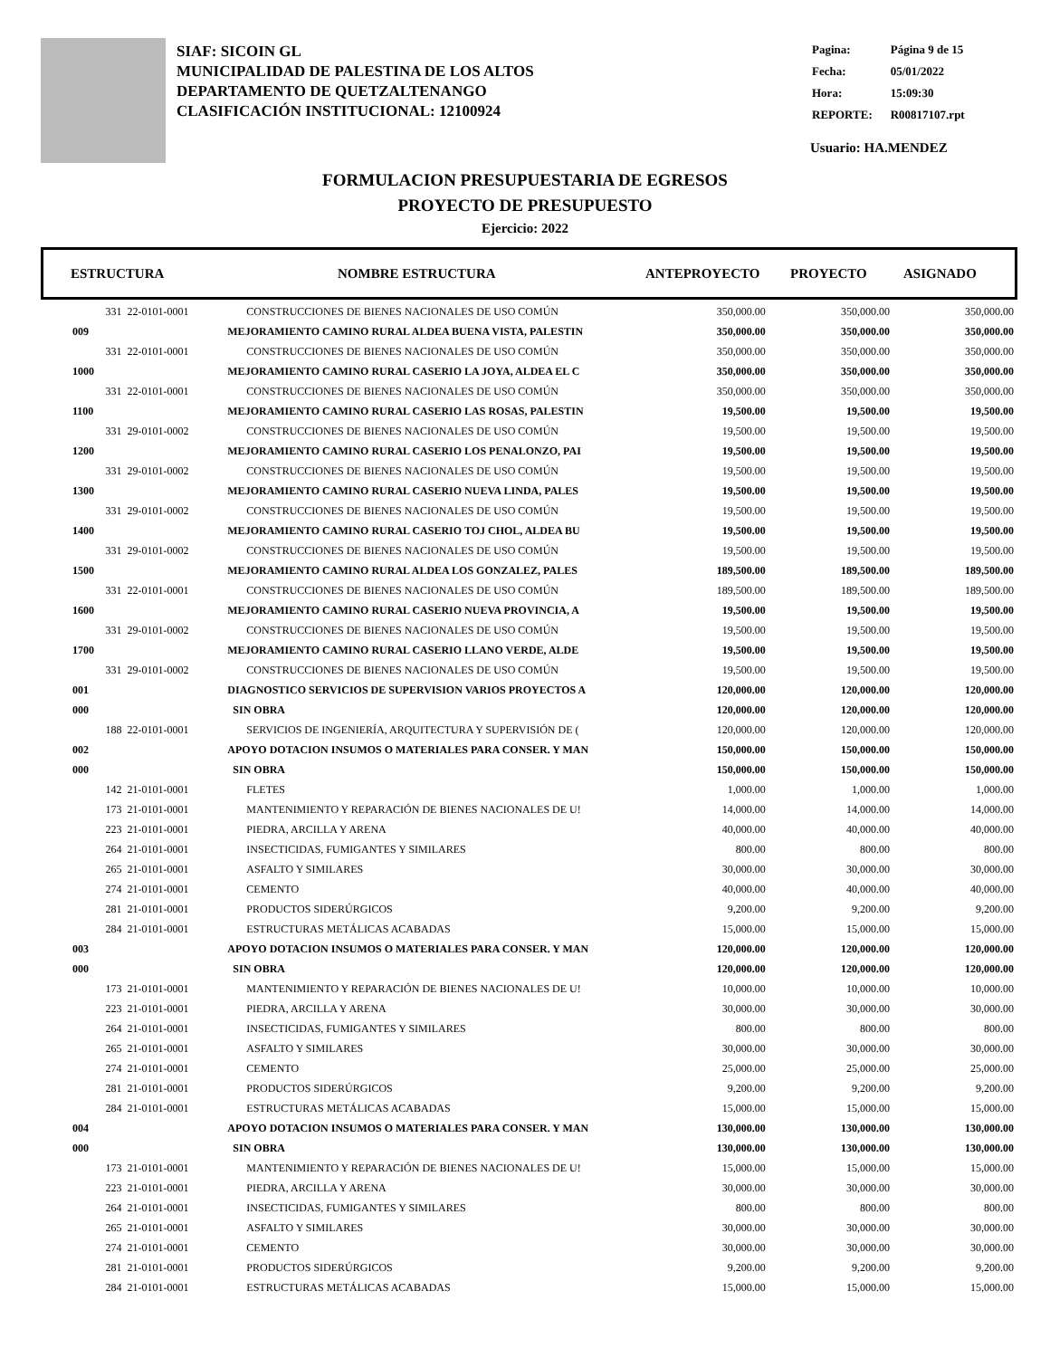SIAF: SICOIN GL
MUNICIPALIDAD DE PALESTINA DE LOS ALTOS
DEPARTAMENTO DE QUETZALTENANGO
CLASIFICACIÓN INSTITUCIONAL: 12100924
| Pagina: | Página 9 de 15 |
| Fecha: | 05/01/2022 |
| Hora: | 15:09:30 |
| REPORTE: | R00817107.rpt |
Usuario: HA.MENDEZ
FORMULACION PRESUPUESTARIA DE EGRESOS
PROYECTO DE PRESUPUESTO
Ejercicio: 2022
ESTRUCTURA NOMBRE ESTRUCTURA ANTEPROYECTO PROYECTO ASIGNADO
| 331 | 22-0101-0001 | CONSTRUCCIONES DE BIENES NACIONALES DE USO COMÚN | 350,000.00 | 350,000.00 | 350,000.00 |
| 009 | | MEJORAMIENTO CAMINO RURAL ALDEA BUENA VISTA, PALESTIN | 350,000.00 | 350,000.00 | 350,000.00 |
| 331 | 22-0101-0001 | CONSTRUCCIONES DE BIENES NACIONALES DE USO COMÚN | 350,000.00 | 350,000.00 | 350,000.00 |
| 1000 | | MEJORAMIENTO CAMINO RURAL CASERIO LA JOYA, ALDEA EL C | 350,000.00 | 350,000.00 | 350,000.00 |
| 331 | 22-0101-0001 | CONSTRUCCIONES DE BIENES NACIONALES DE USO COMÚN | 350,000.00 | 350,000.00 | 350,000.00 |
| 1100 | | MEJORAMIENTO CAMINO RURAL CASERIO LAS ROSAS, PALESTIN | 19,500.00 | 19,500.00 | 19,500.00 |
| 331 | 29-0101-0002 | CONSTRUCCIONES DE BIENES NACIONALES DE USO COMÚN | 19,500.00 | 19,500.00 | 19,500.00 |
| 1200 | | MEJORAMIENTO CAMINO RURAL CASERIO LOS PENALONZO, PAI | 19,500.00 | 19,500.00 | 19,500.00 |
| 331 | 29-0101-0002 | CONSTRUCCIONES DE BIENES NACIONALES DE USO COMÚN | 19,500.00 | 19,500.00 | 19,500.00 |
| 1300 | | MEJORAMIENTO CAMINO RURAL CASERIO NUEVA LINDA, PALES | 19,500.00 | 19,500.00 | 19,500.00 |
| 331 | 29-0101-0002 | CONSTRUCCIONES DE BIENES NACIONALES DE USO COMÚN | 19,500.00 | 19,500.00 | 19,500.00 |
| 1400 | | MEJORAMIENTO CAMINO RURAL CASERIO TOJ CHOL, ALDEA BU | 19,500.00 | 19,500.00 | 19,500.00 |
| 331 | 29-0101-0002 | CONSTRUCCIONES DE BIENES NACIONALES DE USO COMÚN | 19,500.00 | 19,500.00 | 19,500.00 |
| 1500 | | MEJORAMIENTO CAMINO RURAL ALDEA LOS GONZALEZ, PALES | 189,500.00 | 189,500.00 | 189,500.00 |
| 331 | 22-0101-0001 | CONSTRUCCIONES DE BIENES NACIONALES DE USO COMÚN | 189,500.00 | 189,500.00 | 189,500.00 |
| 1600 | | MEJORAMIENTO CAMINO RURAL CASERIO NUEVA PROVINCIA, A | 19,500.00 | 19,500.00 | 19,500.00 |
| 331 | 29-0101-0002 | CONSTRUCCIONES DE BIENES NACIONALES DE USO COMÚN | 19,500.00 | 19,500.00 | 19,500.00 |
| 1700 | | MEJORAMIENTO CAMINO RURAL CASERIO LLANO VERDE, ALDE | 19,500.00 | 19,500.00 | 19,500.00 |
| 331 | 29-0101-0002 | CONSTRUCCIONES DE BIENES NACIONALES DE USO COMÚN | 19,500.00 | 19,500.00 | 19,500.00 |
| 001 | | DIAGNOSTICO SERVICIOS DE SUPERVISION VARIOS PROYECTOS A | 120,000.00 | 120,000.00 | 120,000.00 |
| 000 | | SIN OBRA | 120,000.00 | 120,000.00 | 120,000.00 |
| 188 | 22-0101-0001 | SERVICIOS DE INGENIERÍA, ARQUITECTURA Y SUPERVISIÓN DE ( | 120,000.00 | 120,000.00 | 120,000.00 |
| 002 | | APOYO DOTACION INSUMOS O MATERIALES PARA CONSER. Y MAN | 150,000.00 | 150,000.00 | 150,000.00 |
| 000 | | SIN OBRA | 150,000.00 | 150,000.00 | 150,000.00 |
| 142 | 21-0101-0001 | FLETES | 1,000.00 | 1,000.00 | 1,000.00 |
| 173 | 21-0101-0001 | MANTENIMIENTO Y REPARACIÓN DE BIENES NACIONALES DE U! | 14,000.00 | 14,000.00 | 14,000.00 |
| 223 | 21-0101-0001 | PIEDRA, ARCILLA Y ARENA | 40,000.00 | 40,000.00 | 40,000.00 |
| 264 | 21-0101-0001 | INSECTICIDAS, FUMIGANTES Y SIMILARES | 800.00 | 800.00 | 800.00 |
| 265 | 21-0101-0001 | ASFALTO Y SIMILARES | 30,000.00 | 30,000.00 | 30,000.00 |
| 274 | 21-0101-0001 | CEMENTO | 40,000.00 | 40,000.00 | 40,000.00 |
| 281 | 21-0101-0001 | PRODUCTOS SIDERÚRGICOS | 9,200.00 | 9,200.00 | 9,200.00 |
| 284 | 21-0101-0001 | ESTRUCTURAS METÁLICAS ACABADAS | 15,000.00 | 15,000.00 | 15,000.00 |
| 003 | | APOYO DOTACION INSUMOS O MATERIALES PARA CONSER. Y MAN | 120,000.00 | 120,000.00 | 120,000.00 |
| 000 | | SIN OBRA | 120,000.00 | 120,000.00 | 120,000.00 |
| 173 | 21-0101-0001 | MANTENIMIENTO Y REPARACIÓN DE BIENES NACIONALES DE U! | 10,000.00 | 10,000.00 | 10,000.00 |
| 223 | 21-0101-0001 | PIEDRA, ARCILLA Y ARENA | 30,000.00 | 30,000.00 | 30,000.00 |
| 264 | 21-0101-0001 | INSECTICIDAS, FUMIGANTES Y SIMILARES | 800.00 | 800.00 | 800.00 |
| 265 | 21-0101-0001 | ASFALTO Y SIMILARES | 30,000.00 | 30,000.00 | 30,000.00 |
| 274 | 21-0101-0001 | CEMENTO | 25,000.00 | 25,000.00 | 25,000.00 |
| 281 | 21-0101-0001 | PRODUCTOS SIDERÚRGICOS | 9,200.00 | 9,200.00 | 9,200.00 |
| 284 | 21-0101-0001 | ESTRUCTURAS METÁLICAS ACABADAS | 15,000.00 | 15,000.00 | 15,000.00 |
| 004 | | APOYO DOTACION INSUMOS O MATERIALES PARA CONSER. Y MAN | 130,000.00 | 130,000.00 | 130,000.00 |
| 000 | | SIN OBRA | 130,000.00 | 130,000.00 | 130,000.00 |
| 173 | 21-0101-0001 | MANTENIMIENTO Y REPARACIÓN DE BIENES NACIONALES DE U! | 15,000.00 | 15,000.00 | 15,000.00 |
| 223 | 21-0101-0001 | PIEDRA, ARCILLA Y ARENA | 30,000.00 | 30,000.00 | 30,000.00 |
| 264 | 21-0101-0001 | INSECTICIDAS, FUMIGANTES Y SIMILARES | 800.00 | 800.00 | 800.00 |
| 265 | 21-0101-0001 | ASFALTO Y SIMILARES | 30,000.00 | 30,000.00 | 30,000.00 |
| 274 | 21-0101-0001 | CEMENTO | 30,000.00 | 30,000.00 | 30,000.00 |
| 281 | 21-0101-0001 | PRODUCTOS SIDERÚRGICOS | 9,200.00 | 9,200.00 | 9,200.00 |
| 284 | 21-0101-0001 | ESTRUCTURAS METÁLICAS ACABADAS | 15,000.00 | 15,000.00 | 15,000.00 |